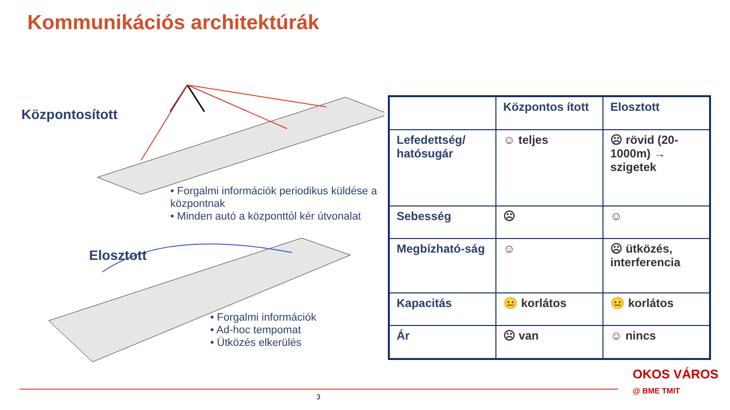Kommunikációs architektúrák
Központosított
• Forgalmi információk periodikus küldése a központnak
• Minden autó a központtól kér útvonalat
Elosztott
• Forgalmi információk
• Ad-hoc tempomat
• Ütközés elkerülés
| | Központos ított | Elosztott |
| Lefedettség/ hatósugár | ☺ teljes | ☹ rövid (20-1000m) → szigetek |
| Sebesség | ☹ | ☺ |
| Megbízható-ság | ☺ | ☹ ütközés, interferencia |
| Kapacitás | 😐 korlátos | 😐 korlátos |
| Ár | ☹ van | ☺ nincs |
3
OKOS VÁROS
@ BME TMIT